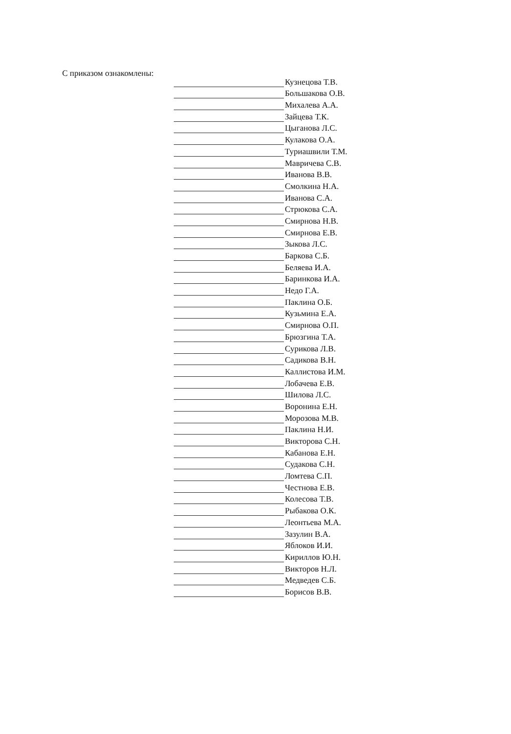С приказом ознакомлены:
Кузнецова Т.В.
Большакова О.В.
Михалева А.А.
Зайцева Т.К.
Цыганова Л.С.
Кулакова О.А.
Туриашвили Т.М.
Мавричева С.В.
Иванова В.В.
Смолкина Н.А.
Иванова С.А.
Стрюкова С.А.
Смирнова Н.В.
Смирнова Е.В.
Зыкова Л.С.
Баркова С.Б.
Беляева И.А.
Баринкова И.А.
Недо Г.А.
Паклина О.Б.
Кузьмина Е.А.
Смирнова О.П.
Брюзгина Т.А.
Сурикова Л.В.
Садикова В.Н.
Каллистова И.М.
Лобачева Е.В.
Шилова Л.С.
Воронина Е.Н.
Морозова М.В.
Паклина Н.И.
Викторова С.Н.
Кабанова Е.Н.
Судакова С.Н.
Ломтева С.П.
Честнова Е.В.
Колесова Т.В.
Рыбакова О.К.
Леонтьева М.А.
Зазулин В.А.
Яблоков И.И.
Кириллов Ю.Н.
Викторов Н.Л.
Медведев С.Б.
Борисов В.В.